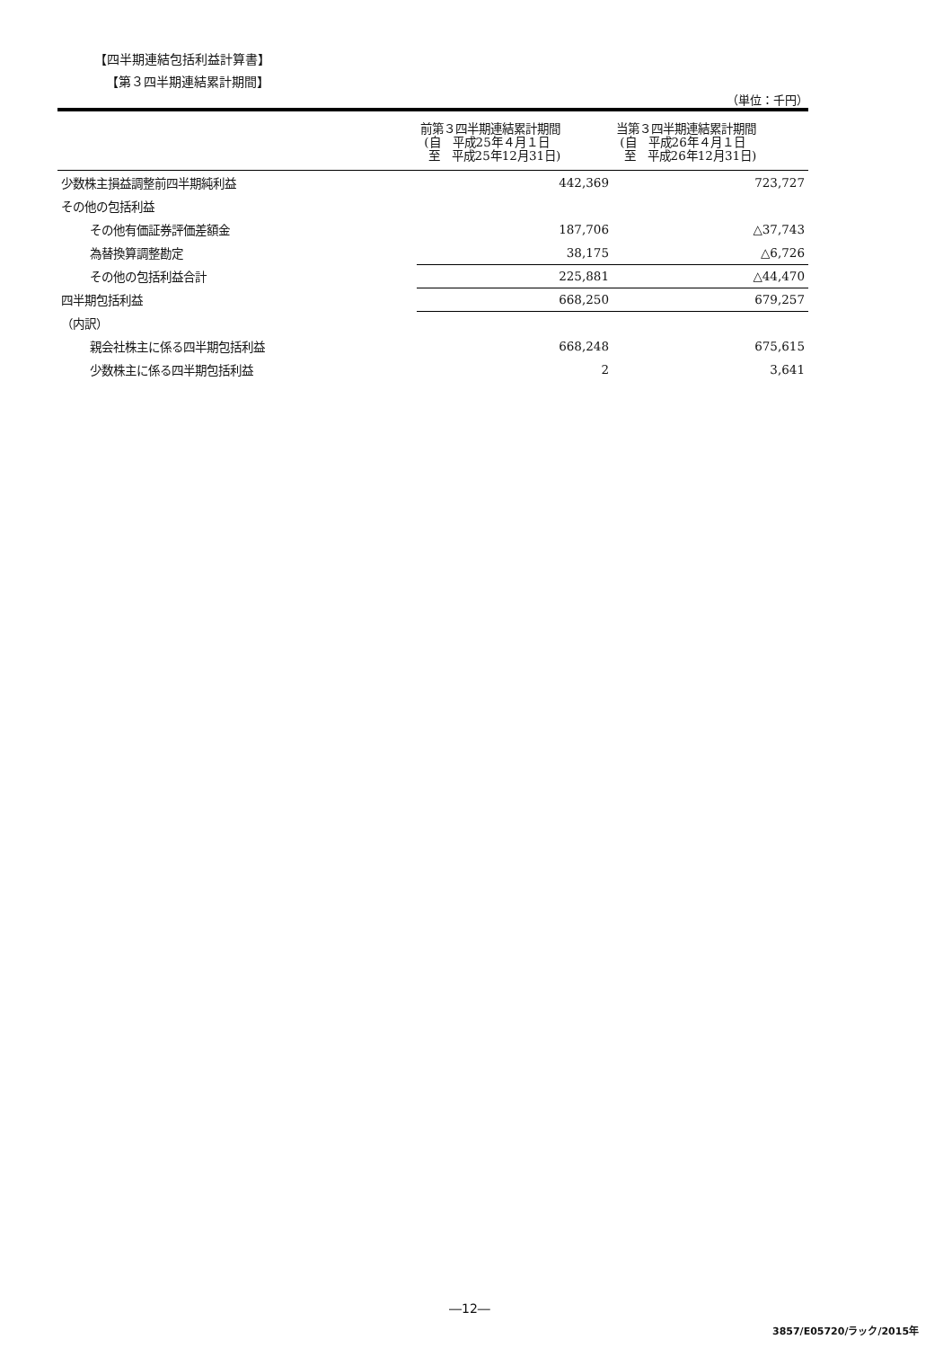【四半期連結包括利益計算書】
【第３四半期連結累計期間】
（単位：千円）
| | 前第３四半期連結累計期間 (自 平成25年４月１日 至 平成25年12月31日) | 当第３四半期連結累計期間 (自 平成26年４月１日 至 平成26年12月31日) |
| --- | --- | --- |
| 少数株主損益調整前四半期純利益 | 442,369 | 723,727 |
| その他の包括利益 | | |
| その他有価証券評価差額金 | 187,706 | △37,743 |
| 為替換算調整勘定 | 38,175 | △6,726 |
| その他の包括利益合計 | 225,881 | △44,470 |
| 四半期包括利益 | 668,250 | 679,257 |
| （内訳） | | |
| 親会社株主に係る四半期包括利益 | 668,248 | 675,615 |
| 少数株主に係る四半期包括利益 | 2 | 3,641 |
―12―
3857/E05720/ラック/2015年